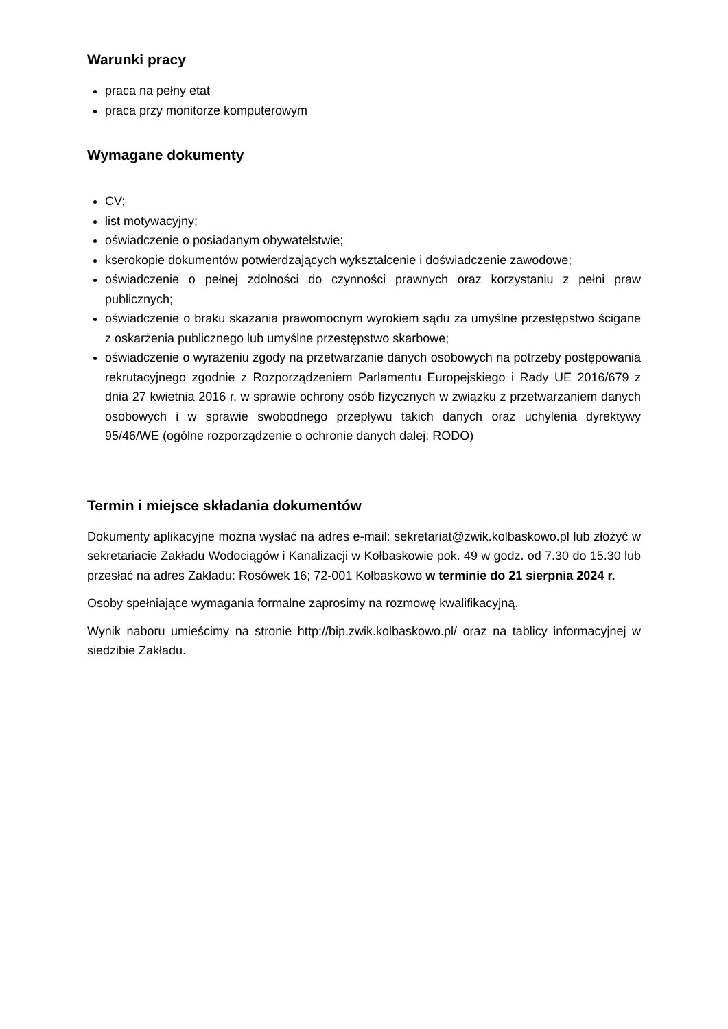Warunki pracy
praca na pełny etat
praca przy monitorze komputerowym
Wymagane dokumenty
CV;
list motywacyjny;
oświadczenie o posiadanym obywatelstwie;
kserokopie dokumentów potwierdzających wykształcenie i doświadczenie zawodowe;
oświadczenie o pełnej zdolności do czynności prawnych oraz korzystaniu z pełni praw publicznych;
oświadczenie o braku skazania prawomocnym wyrokiem sądu za umyślne przestępstwo ścigane z oskarżenia publicznego lub umyślne przestępstwo skarbowe;
oświadczenie o wyrażeniu zgody na przetwarzanie danych osobowych na potrzeby postępowania rekrutacyjnego zgodnie z Rozporządzeniem Parlamentu Europejskiego i Rady UE 2016/679 z dnia 27 kwietnia 2016 r. w sprawie ochrony osób fizycznych w związku z przetwarzaniem danych osobowych i w sprawie swobodnego przepływu takich danych oraz uchylenia dyrektywy 95/46/WE (ogólne rozporządzenie o ochronie danych dalej: RODO)
Termin i miejsce składania dokumentów
Dokumenty aplikacyjne można wysłać na adres e-mail: sekretariat@zwik.kolbaskowo.pl lub złożyć w sekretariacie Zakładu Wodociągów i Kanalizacji w Kołbaskowie pok. 49 w godz. od 7.30 do 15.30 lub przesłać na adres Zakładu: Rosówek 16; 72-001 Kołbaskowo w terminie do 21 sierpnia 2024 r.
Osoby spełniające wymagania formalne zaprosimy na rozmowę kwalifikacyjną.
Wynik naboru umieścimy na stronie http://bip.zwik.kolbaskowo.pl/ oraz na tablicy informacyjnej w siedzibie Zakładu.